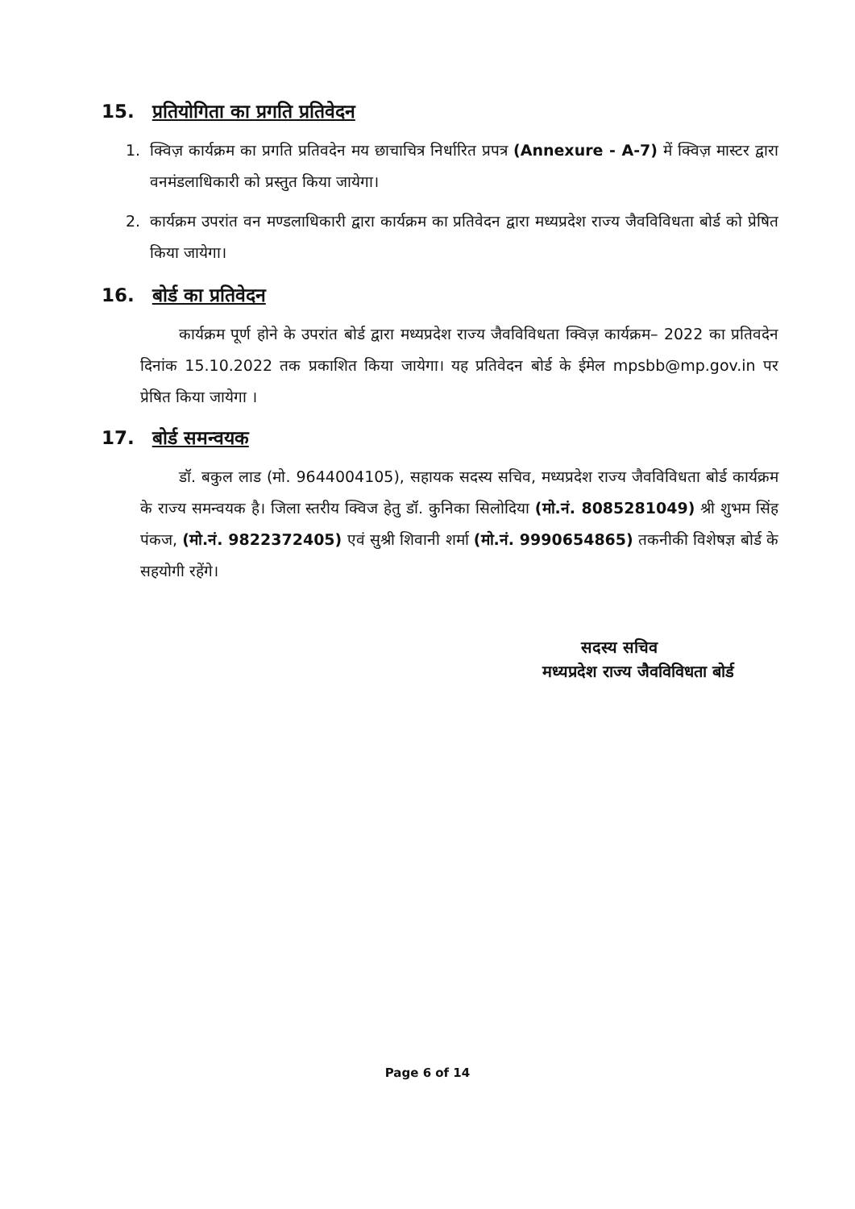15. प्रतियोगिता का प्रगति प्रतिवेदन
1. क्विज़ कार्यक्रम का प्रगति प्रतिवदेन मय छाचाचित्र निर्धारित प्रपत्र (Annexure - A-7) में क्विज़ मास्टर द्वारा वनमंडलाधिकारी को प्रस्तुत किया जायेगा।
2. कार्यक्रम उपरांत वन मण्डलाधिकारी द्वारा कार्यक्रम का प्रतिवेदन द्वारा मध्यप्रदेश राज्य जैवविविधता बोर्ड को प्रेषित किया जायेगा।
16. बोर्ड का प्रतिवेदन
कार्यक्रम पूर्ण होने के उपरांत बोर्ड द्वारा मध्यप्रदेश राज्य जैवविविधता क्विज़ कार्यक्रम– 2022 का प्रतिवदेन दिनांक 15.10.2022 तक प्रकाशित किया जायेगा। यह प्रतिवेदन बोर्ड के ईमेल mpsbb@mp.gov.in पर प्रेषित किया जायेगा ।
17. बोर्ड समन्वयक
डॉ. बकुल लाड (मो. 9644004105), सहायक सदस्य सचिव, मध्यप्रदेश राज्य जैवविविधता बोर्ड कार्यक्रम के राज्य समन्वयक है। जिला स्तरीय क्विज हेतु डॉ. कुनिका सिलोदिया (मो.नं. 8085281049) श्री शुभम सिंह पंकज, (मो.नं. 9822372405) एवं सुश्री शिवानी शर्मा (मो.नं. 9990654865) तकनीकी विशेषज्ञ बोर्ड के सहयोगी रहेंगे।
सदस्य सचिव
मध्यप्रदेश राज्य जैवविविधता बोर्ड
Page 6 of 14